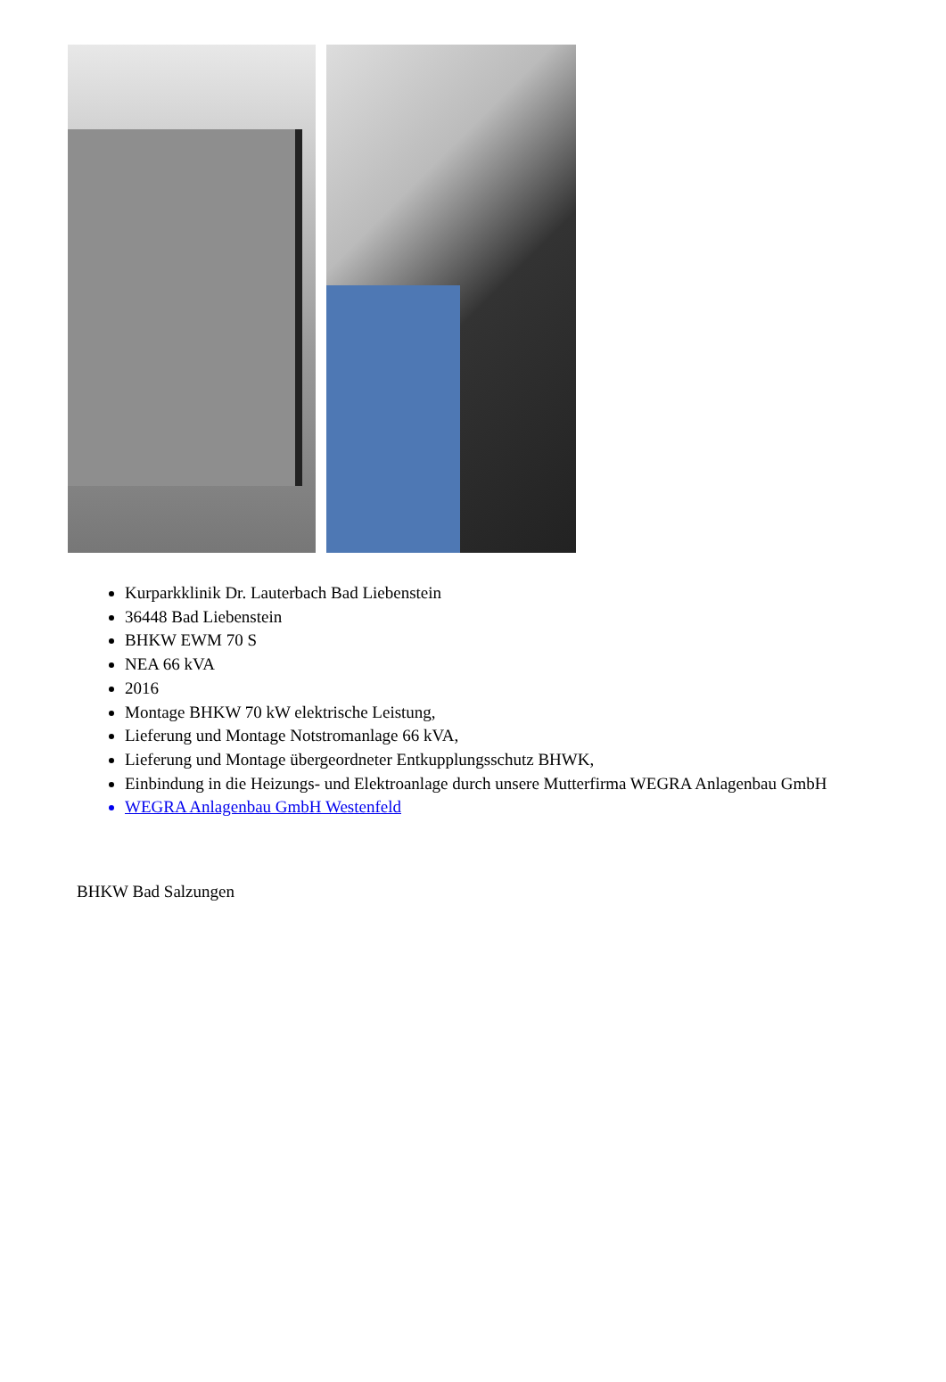Kurparkklinik Dr. Lauterbach Bad Liebenstein
36448 Bad Liebenstein
BHKW EWM 70 S
NEA 66 kVA
2016
Montage BHKW 70 kW elektrische Leistung,
Lieferung und Montage Notstromanlage 66 kVA,
Lieferung und Montage übergeordneter Entkupplungsschutz BHWK,
Einbindung in die Heizungs- und Elektroanlage durch unsere Mutterfirma WEGRA Anlagenbau GmbH
WEGRA Anlagenbau GmbH Westenfeld
BHKW Bad Salzungen